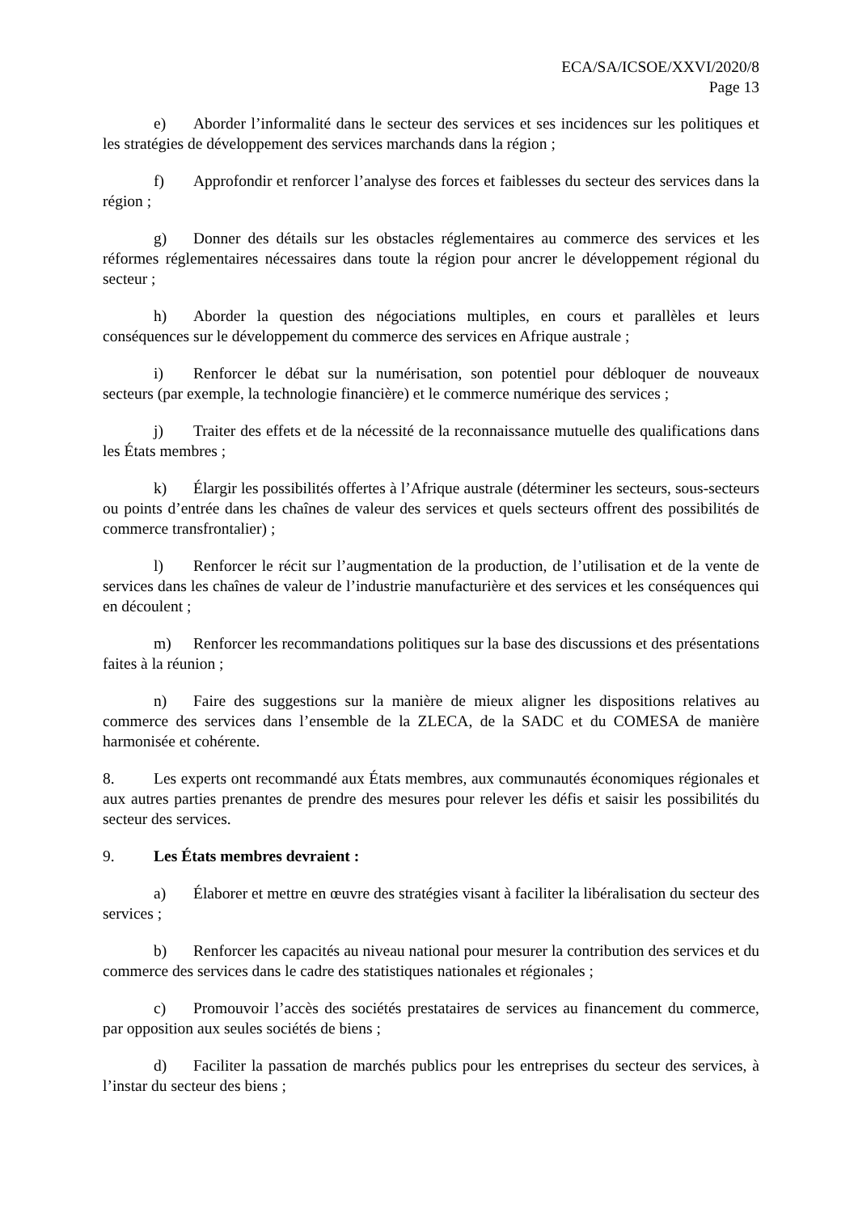ECA/SA/ICSOE/XXVI/2020/8
Page 13
e) Aborder l’informalité dans le secteur des services et ses incidences sur les politiques et les stratégies de développement des services marchands dans la région ;
f) Approfondir et renforcer l’analyse des forces et faiblesses du secteur des services dans la région ;
g) Donner des détails sur les obstacles réglementaires au commerce des services et les réformes réglementaires nécessaires dans toute la région pour ancrer le développement régional du secteur ;
h) Aborder la question des négociations multiples, en cours et parallèles et leurs conséquences sur le développement du commerce des services en Afrique australe ;
i) Renforcer le débat sur la numérisation, son potentiel pour débloquer de nouveaux secteurs (par exemple, la technologie financière) et le commerce numérique des services ;
j) Traiter des effets et de la nécessité de la reconnaissance mutuelle des qualifications dans les États membres ;
k) Élargir les possibilités offertes à l’Afrique australe (déterminer les secteurs, sous-secteurs ou points d’entrée dans les chaînes de valeur des services et quels secteurs offrent des possibilités de commerce transfrontalier) ;
l) Renforcer le récit sur l’augmentation de la production, de l’utilisation et de la vente de services dans les chaînes de valeur de l’industrie manufacturière et des services et les conséquences qui en découlent ;
m) Renforcer les recommandations politiques sur la base des discussions et des présentations faites à la réunion ;
n) Faire des suggestions sur la manière de mieux aligner les dispositions relatives au commerce des services dans l’ensemble de la ZLECA, de la SADC et du COMESA de manière harmonisée et cohérente.
8. Les experts ont recommandé aux États membres, aux communautés économiques régionales et aux autres parties prenantes de prendre des mesures pour relever les défis et saisir les possibilités du secteur des services.
9. Les États membres devraient :
a) Élaborer et mettre en œuvre des stratégies visant à faciliter la libéralisation du secteur des services ;
b) Renforcer les capacités au niveau national pour mesurer la contribution des services et du commerce des services dans le cadre des statistiques nationales et régionales ;
c) Promouvoir l’accès des sociétés prestataires de services au financement du commerce, par opposition aux seules sociétés de biens ;
d) Faciliter la passation de marchés publics pour les entreprises du secteur des services, à l’instar du secteur des biens ;